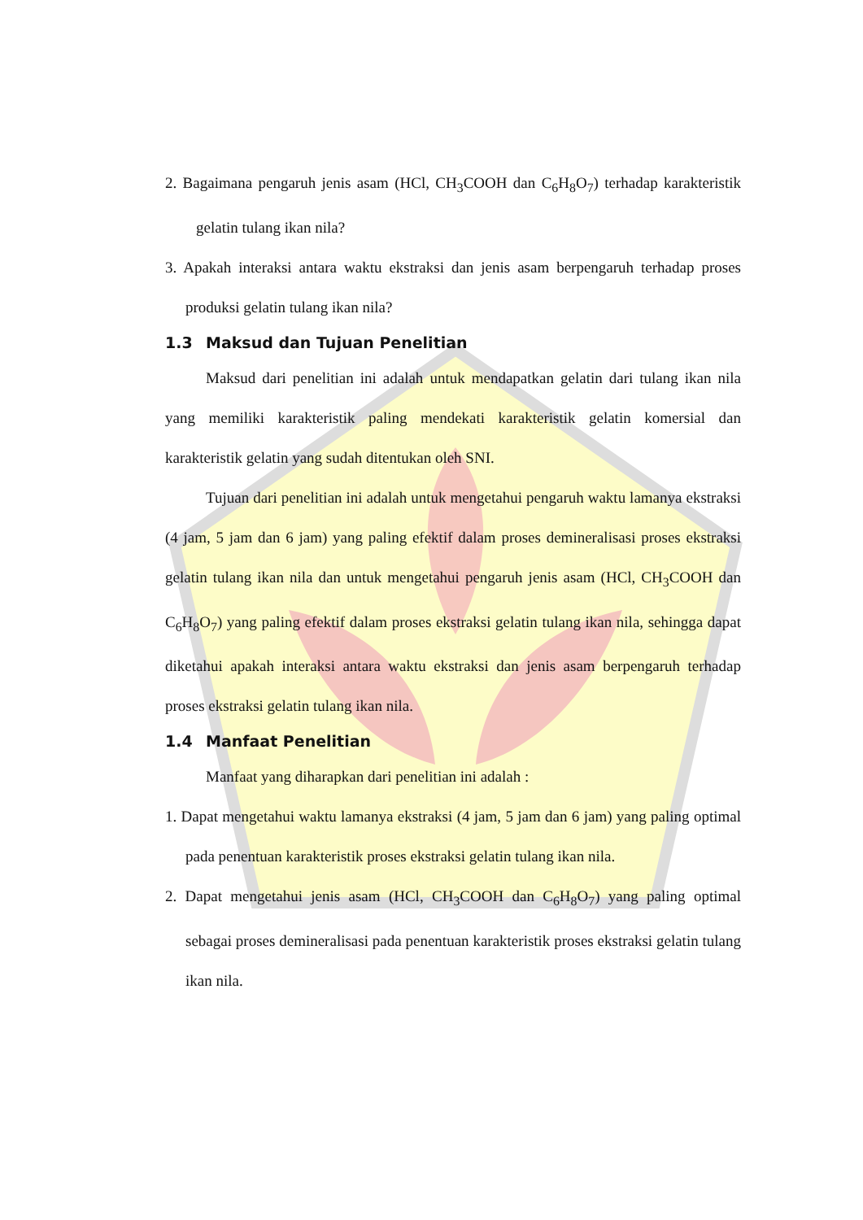2. Bagaimana pengaruh jenis asam (HCl, CH<sub>3</sub>COOH dan C<sub>6</sub>H<sub>8</sub>O<sub>7</sub>) terhadap karakteristik gelatin tulang ikan nila?
3. Apakah interaksi antara waktu ekstraksi dan jenis asam berpengaruh terhadap proses produksi gelatin tulang ikan nila?
1.3 Maksud dan Tujuan Penelitian
Maksud dari penelitian ini adalah untuk mendapatkan gelatin dari tulang ikan nila yang memiliki karakteristik paling mendekati karakteristik gelatin komersial dan karakteristik gelatin yang sudah ditentukan oleh SNI.
Tujuan dari penelitian ini adalah untuk mengetahui pengaruh waktu lamanya ekstraksi (4 jam, 5 jam dan 6 jam) yang paling efektif dalam proses demineralisasi proses ekstraksi gelatin tulang ikan nila dan untuk mengetahui pengaruh jenis asam (HCl, CH<sub>3</sub>COOH dan C<sub>6</sub>H<sub>8</sub>O<sub>7</sub>) yang paling efektif dalam proses ekstraksi gelatin tulang ikan nila, sehingga dapat diketahui apakah interaksi antara waktu ekstraksi dan jenis asam berpengaruh terhadap proses ekstraksi gelatin tulang ikan nila.
1.4 Manfaat Penelitian
Manfaat yang diharapkan dari penelitian ini adalah :
1. Dapat mengetahui waktu lamanya ekstraksi (4 jam, 5 jam dan 6 jam) yang paling optimal pada penentuan karakteristik proses ekstraksi gelatin tulang ikan nila.
2. Dapat mengetahui jenis asam (HCl, CH<sub>3</sub>COOH dan C<sub>6</sub>H<sub>8</sub>O<sub>7</sub>) yang paling optimal sebagai proses demineralisasi pada penentuan karakteristik proses ekstraksi gelatin tulang ikan nila.